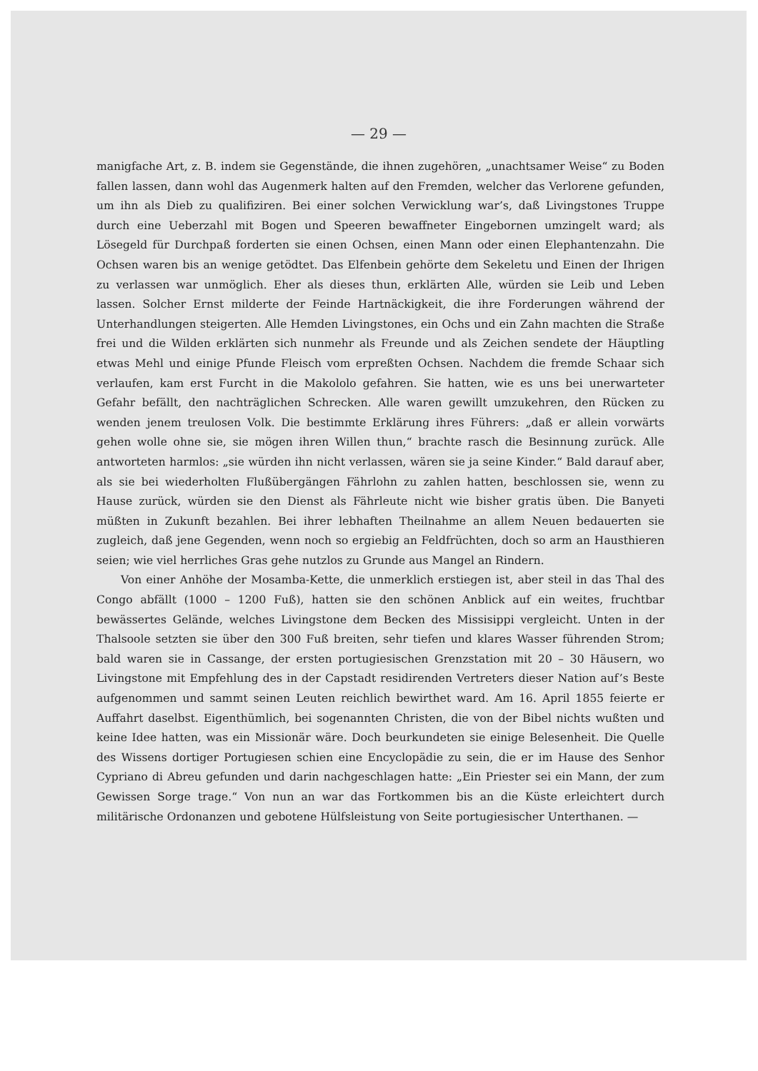— 29 —
manigfache Art, z. B. indem sie Gegenstände, die ihnen zugehören, „unachtsamer Weise“ zu Boden fallen lassen, dann wohl das Augenmerk halten auf den Fremden, welcher das Verlorene gefunden, um ihn als Dieb zu qualifiziren. Bei einer solchen Verwicklung war’s, daß Livingstones Truppe durch eine Ueberzahl mit Bogen und Speeren bewaffneter Eingebornen umzingelt ward; als Lösegeld für Durchpaß forderten sie einen Ochsen, einen Mann oder einen Elephantenzahn. Die Ochsen waren bis an wenige getödtet. Das Elfenbein gehörte dem Sekeletu und Einen der Ihrigen zu verlassen war unmöglich. Eher als dieses thun, erklärten Alle, würden sie Leib und Leben lassen. Solcher Ernst milderte der Feinde Hartnäckigkeit, die ihre Forderungen während der Unterhandlungen steigerten. Alle Hemden Livingstones, ein Ochs und ein Zahn machten die Straße frei und die Wilden erklärten sich nunmehr als Freunde und als Zeichen sendete der Häuptling etwas Mehl und einige Pfunde Fleisch vom erpreßten Ochsen. Nachdem die fremde Schaar sich verlaufen, kam erst Furcht in die Makololo gefahren. Sie hatten, wie es uns bei unerwarteter Gefahr befällt, den nachträglichen Schrecken. Alle waren gewillt umzukehren, den Rücken zu wenden jenem treulosen Volk. Die bestimmte Erklärung ihres Führers: „daß er allein vorwärts gehen wolle ohne sie, sie mögen ihren Willen thun,“ brachte rasch die Besinnung zurück. Alle antworteten harmlos: „sie würden ihn nicht verlassen, wären sie ja seine Kinder.“ Bald darauf aber, als sie bei wiederholten Flußübergängen Fährlohn zu zahlen hatten, beschlossen sie, wenn zu Hause zurück, würden sie den Dienst als Fährleute nicht wie bisher gratis üben. Die Banyeti müßten in Zukunft bezahlen. Bei ihrer lebhaften Theilnahme an allem Neuen bedauerten sie zugleich, daß jene Gegenden, wenn noch so ergiebig an Feldfrüchten, doch so arm an Hausthieren seien; wie viel herrliches Gras gehe nutzlos zu Grunde aus Mangel an Rindern.
Von einer Anhöhe der Mosamba-Kette, die unmerklich erstiegen ist, aber steil in das Thal des Congo abfällt (1000 – 1200 Fuß), hatten sie den schönen Anblick auf ein weites, fruchtbar bewässertes Gelände, welches Livingstone dem Becken des Missisippi vergleicht. Unten in der Thalsoole setzten sie über den 300 Fuß breiten, sehr tiefen und klares Wasser führenden Strom; bald waren sie in Cassange, der ersten portugiesischen Grenzstation mit 20 – 30 Häusern, wo Livingstone mit Empfehlung des in der Capstadt residirenden Vertreters dieser Nation auf’s Beste aufgenommen und sammt seinen Leuten reichlich bewirthet ward. Am 16. April 1855 feierte er Auffahrt daselbst. Eigenthümlich, bei sogenannten Christen, die von der Bibel nichts wußten und keine Idee hatten, was ein Missionär wäre. Doch beurkundeten sie einige Belesenheit. Die Quelle des Wissens dortiger Portugiesen schien eine Encyclopädie zu sein, die er im Hause des Senhor Cypriano di Abreu gefunden und darin nachgeschlagen hatte: „Ein Priester sei ein Mann, der zum Gewissen Sorge trage.“ Von nun an war das Fortkommen bis an die Küste erleichtert durch militärische Ordonanzen und gebotene Hülfsleistung von Seite portugiesischer Unterthanen. —